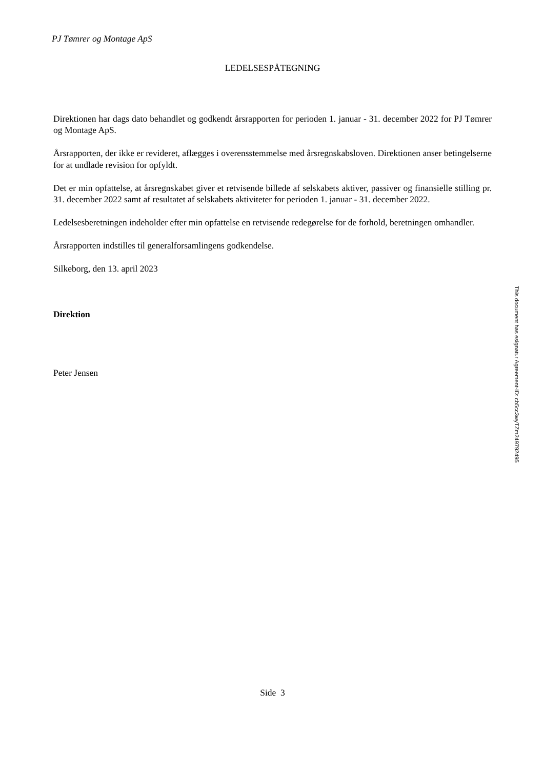PJ Tømrer og Montage ApS
LEDELSESPÅTEGNING
Direktionen har dags dato behandlet og godkendt årsrapporten for perioden 1. januar - 31. december 2022 for PJ Tømrer og Montage ApS.
Årsrapporten, der ikke er revideret, aflægges i overensstemmelse med årsregnskabsloven. Direktionen anser betingelserne for at undlade revision for opfyldt.
Det er min opfattelse, at årsregnskabet giver et retvisende billede af selskabets aktiver, passiver og finansielle stilling pr. 31. december 2022 samt af resultatet af selskabets aktiviteter for perioden 1. januar - 31. december 2022.
Ledelsesberetningen indeholder efter min opfattelse en retvisende redegørelse for de forhold, beretningen omhandler.
Årsrapporten indstilles til generalforsamlingens godkendelse.
Silkeborg, den 13. april 2023
Direktion
Peter Jensen
Side 3
This document has esignatur Agreement-ID: cb5cc3wyTZm249792495